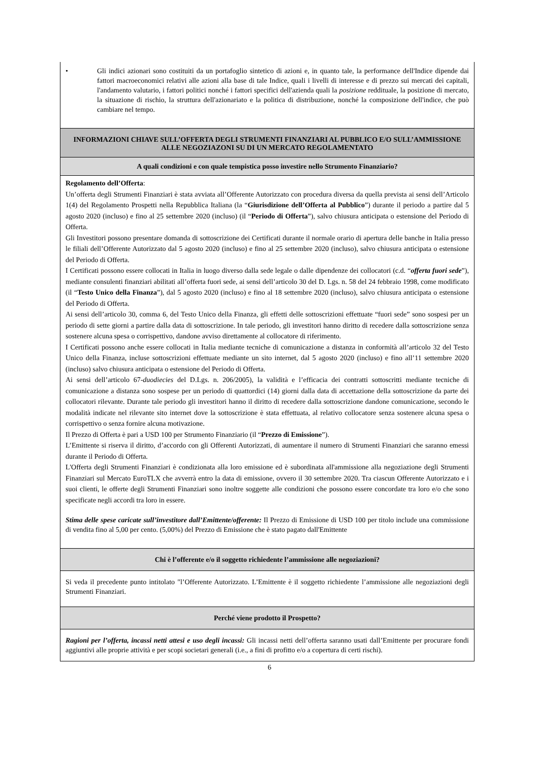| • Gli indici azionari sono costituiti da un portafoglio sintetico di azioni e, in quanto tale, la performance dell'Indice dipende dai fattori macroeconomici relativi alle azioni alla base di tale Indice, quali i livelli di interesse e di prezzo sui mercati dei capitali, l'andamento valutario, i fattori politici nonché i fattori specifici dell'azienda quali la posizione reddituale, la posizione di mercato, la situazione di rischio, la struttura dell'azionariato e la politica di distribuzione, nonché la composizione dell'indice, che può cambiare nel tempo. |
| INFORMAZIONI CHIAVE SULL’OFFERTA DEGLI STRUMENTI FINANZIARI AL PUBBLICO E/O SULL’AMMISSIONE ALLE NEGOZIAZONI SU DI UN MERCATO REGOLAMENTATO |
| A quali condizioni e con quale tempistica posso investire nello Strumento Finanziario? |
| Regolamento dell’Offerta : Un’offerta degli Strumenti Finanziari è stata avviata all’Offerente Autorizzato con procedura diversa da quella prevista ai sensi dell’Articolo 1(4) del Regolamento Prospetti nella Repubblica Italiana (la “ Giurisdizione dell’Offerta al Pubblico ”) durante il periodo a partire dal 5 agosto 2020 (incluso) e fino al 25 settembre 2020 (incluso) (il “ Periodo di Offerta ”), salvo chiusura anticipata o estensione del Periodo di Offerta. Gli Investitori possono presentare domanda di sottoscrizione dei Certificati durante il normale orario di apertura delle banche in Italia presso le filiali dell’Offerente Autorizzato dal 5 agosto 2020 (incluso) e fino al 25 settembre 2020 (incluso), salvo chiusura anticipata o estensione del Periodo di Offerta. I Certificati possono essere collocati in Italia in luogo diverso dalla sede legale o dalle dipendenze dei collocatori (c.d. “ offerta fuori sede ”), mediante consulenti finanziari abilitati all’offerta fuori sede, ai sensi dell’articolo 30 del D. Lgs. n. 58 del 24 febbraio 1998, come modificato (il “ Testo Unico della Finanza ”), dal 5 agosto 2020 (incluso) e fino al 18 settembre 2020 (incluso), salvo chiusura anticipata o estensione del Periodo di Offerta. Ai sensi dell’articolo 30, comma 6, del Testo Unico della Finanza, gli effetti delle sottoscrizioni effettuate “fuori sede” sono sospesi per un periodo di sette giorni a partire dalla data di sottoscrizione. In tale periodo, gli investitori hanno diritto di recedere dalla sottoscrizione senza sostenere alcuna spesa o corrispettivo, dandone avviso direttamente al collocatore di riferimento. I Certificati possono anche essere collocati in Italia mediante tecniche di comunicazione a distanza in conformità all’articolo 32 del Testo Unico della Finanza, incluse sottoscrizioni effettuate mediante un sito internet, dal 5 agosto 2020 (incluso) e fino all’11 settembre 2020 (incluso) salvo chiusura anticipata o estensione del Periodo di Offerta. Ai sensi dell’articolo 67- duodiecies del D.Lgs. n. 206/2005), la validità e l’efficacia dei contratti sottoscritti mediante tecniche di comunicazione a distanza sono sospese per un periodo di quattordici (14) giorni dalla data di accettazione della sottoscrizione da parte dei collocatori rilevante. Durante tale periodo gli investitori hanno il diritto di recedere dalla sottoscrizione dandone comunicazione, secondo le modalità indicate nel rilevante sito internet dove la sottoscrizione è stata effettuata, al relativo collocatore senza sostenere alcuna spesa o corrispettivo o senza fornire alcuna motivazione. Il Prezzo di Offerta è pari a USD 100 per Strumento Finanziario (il “ Prezzo di Emissione ”). L’Emittente si riserva il diritto, d’accordo con gli Offerenti Autorizzati, di aumentare il numero di Strumenti Finanziari che saranno emessi durante il Periodo di Offerta. L'Offerta degli Strumenti Finanziari è condizionata alla loro emissione ed è subordinata all'ammissione alla negoziazione degli Strumenti Finanziari sul Mercato EuroTLX che avverrà entro la data di emissione, ovvero il 30 settembre 2020. Tra ciascun Offerente Autorizzato e i suoi clienti, le offerte degli Strumenti Finanziari sono inoltre soggette alle condizioni che possono essere concordate tra loro e/o che sono specificate negli accordi tra loro in essere. Stima delle spese caricate sull’investitore dall’Emittente/offerente: Il Prezzo di Emissione di USD 100 per titolo include una commissione di vendita fino al 5,00 per cento. (5,00%) del Prezzo di Emissione che è stato pagato dall'Emittente |
| Chi è l’offerente e/o il soggetto richiedente l’ammissione alle negoziazioni? |
| Si veda il precedente punto intitolato "l’Offerente Autorizzato. L’Emittente è il soggetto richiedente l’ammissione alle negoziazioni degli Strumenti Finanziari. |
| Perché viene prodotto il Prospetto? |
| Ragioni per l’offerta, incassi netti attesi e uso degli incassi: Gli incassi netti dell’offerta saranno usati dall’Emittente per procurare fondi aggiuntivi alle proprie attività e per scopi societari generali (i.e., a fini di profitto e/o a copertura di certi rischi). |
6